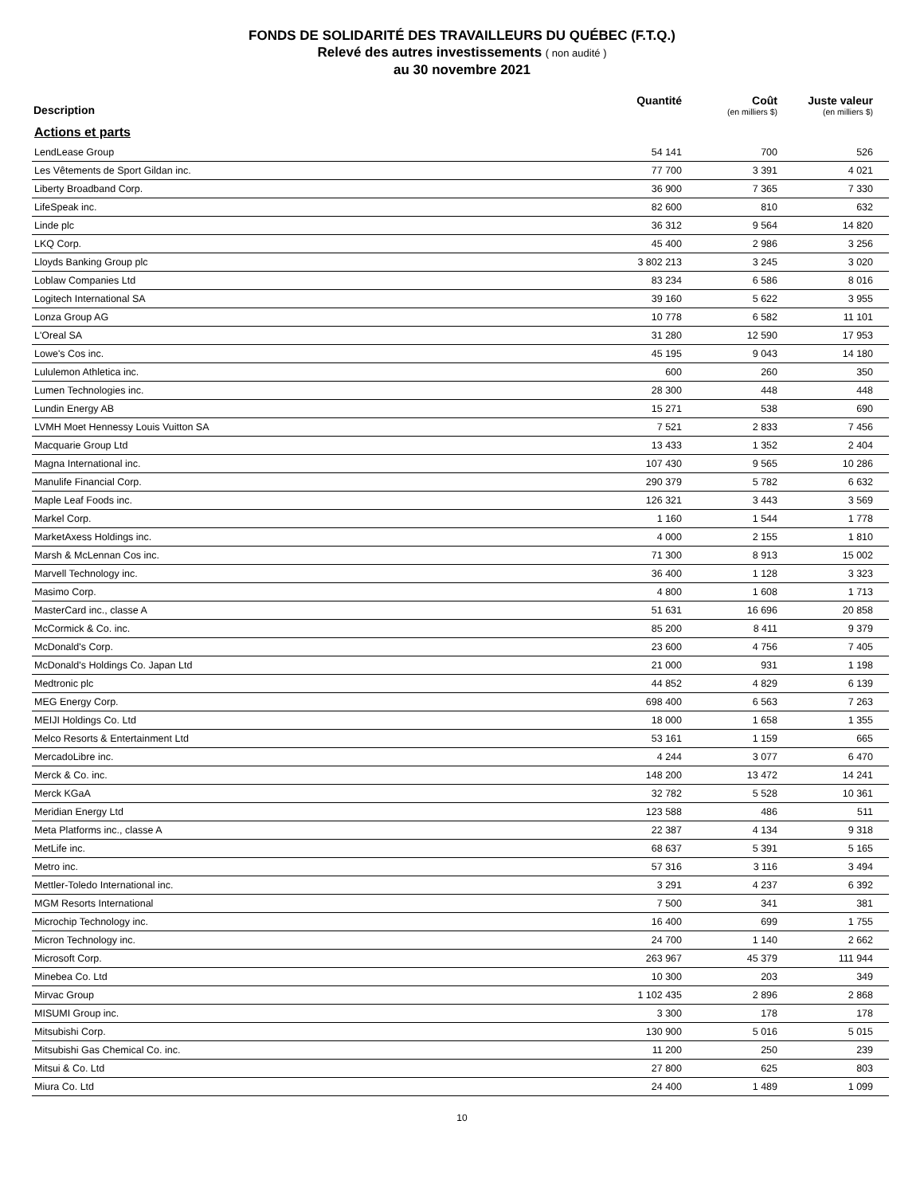FONDS DE SOLIDARITÉ DES TRAVAILLEURS DU QUÉBEC (F.T.Q.)
Relevé des autres investissements ( non audité )
au 30 novembre 2021
| Description | Quantité | Coût (en milliers $) | Juste valeur (en milliers $) |
| --- | --- | --- | --- |
| Actions et parts | | | |
| LendLease Group | 54 141 | 700 | 526 |
| Les Vêtements de Sport Gildan inc. | 77 700 | 3 391 | 4 021 |
| Liberty Broadband Corp. | 36 900 | 7 365 | 7 330 |
| LifeSpeak inc. | 82 600 | 810 | 632 |
| Linde plc | 36 312 | 9 564 | 14 820 |
| LKQ Corp. | 45 400 | 2 986 | 3 256 |
| Lloyds Banking Group plc | 3 802 213 | 3 245 | 3 020 |
| Loblaw Companies Ltd | 83 234 | 6 586 | 8 016 |
| Logitech International SA | 39 160 | 5 622 | 3 955 |
| Lonza Group AG | 10 778 | 6 582 | 11 101 |
| L'Oreal SA | 31 280 | 12 590 | 17 953 |
| Lowe's Cos inc. | 45 195 | 9 043 | 14 180 |
| Lululemon Athletica inc. | 600 | 260 | 350 |
| Lumen Technologies inc. | 28 300 | 448 | 448 |
| Lundin Energy AB | 15 271 | 538 | 690 |
| LVMH Moet Hennessy Louis Vuitton SA | 7 521 | 2 833 | 7 456 |
| Macquarie Group Ltd | 13 433 | 1 352 | 2 404 |
| Magna International inc. | 107 430 | 9 565 | 10 286 |
| Manulife Financial Corp. | 290 379 | 5 782 | 6 632 |
| Maple Leaf Foods inc. | 126 321 | 3 443 | 3 569 |
| Markel Corp. | 1 160 | 1 544 | 1 778 |
| MarketAxess Holdings inc. | 4 000 | 2 155 | 1 810 |
| Marsh & McLennan Cos inc. | 71 300 | 8 913 | 15 002 |
| Marvell Technology inc. | 36 400 | 1 128 | 3 323 |
| Masimo Corp. | 4 800 | 1 608 | 1 713 |
| MasterCard inc., classe A | 51 631 | 16 696 | 20 858 |
| McCormick & Co. inc. | 85 200 | 8 411 | 9 379 |
| McDonald's Corp. | 23 600 | 4 756 | 7 405 |
| McDonald's Holdings Co. Japan Ltd | 21 000 | 931 | 1 198 |
| Medtronic plc | 44 852 | 4 829 | 6 139 |
| MEG Energy Corp. | 698 400 | 6 563 | 7 263 |
| MEIJI Holdings Co. Ltd | 18 000 | 1 658 | 1 355 |
| Melco Resorts & Entertainment Ltd | 53 161 | 1 159 | 665 |
| MercadoLibre inc. | 4 244 | 3 077 | 6 470 |
| Merck & Co. inc. | 148 200 | 13 472 | 14 241 |
| Merck KGaA | 32 782 | 5 528 | 10 361 |
| Meridian Energy Ltd | 123 588 | 486 | 511 |
| Meta Platforms inc., classe A | 22 387 | 4 134 | 9 318 |
| MetLife inc. | 68 637 | 5 391 | 5 165 |
| Metro inc. | 57 316 | 3 116 | 3 494 |
| Mettler-Toledo International inc. | 3 291 | 4 237 | 6 392 |
| MGM Resorts International | 7 500 | 341 | 381 |
| Microchip Technology inc. | 16 400 | 699 | 1 755 |
| Micron Technology inc. | 24 700 | 1 140 | 2 662 |
| Microsoft Corp. | 263 967 | 45 379 | 111 944 |
| Minebea Co. Ltd | 10 300 | 203 | 349 |
| Mirvac Group | 1 102 435 | 2 896 | 2 868 |
| MISUMI Group inc. | 3 300 | 178 | 178 |
| Mitsubishi Corp. | 130 900 | 5 016 | 5 015 |
| Mitsubishi Gas Chemical Co. inc. | 11 200 | 250 | 239 |
| Mitsui & Co. Ltd | 27 800 | 625 | 803 |
| Miura Co. Ltd | 24 400 | 1 489 | 1 099 |
10